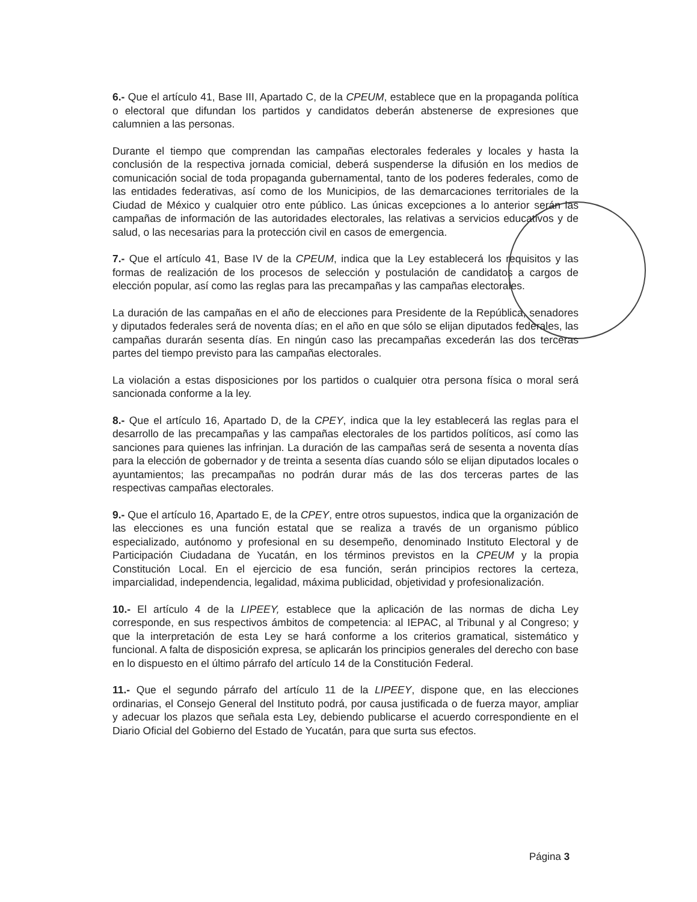6.- Que el artículo 41, Base III, Apartado C, de la CPEUM, establece que en la propaganda política o electoral que difundan los partidos y candidatos deberán abstenerse de expresiones que calumnien a las personas.
Durante el tiempo que comprendan las campañas electorales federales y locales y hasta la conclusión de la respectiva jornada comicial, deberá suspenderse la difusión en los medios de comunicación social de toda propaganda gubernamental, tanto de los poderes federales, como de las entidades federativas, así como de los Municipios, de las demarcaciones territoriales de la Ciudad de México y cualquier otro ente público. Las únicas excepciones a lo anterior serán las campañas de información de las autoridades electorales, las relativas a servicios educativos y de salud, o las necesarias para la protección civil en casos de emergencia.
7.- Que el artículo 41, Base IV de la CPEUM, indica que la Ley establecerá los requisitos y las formas de realización de los procesos de selección y postulación de candidatos a cargos de elección popular, así como las reglas para las precampañas y las campañas electorales.
La duración de las campañas en el año de elecciones para Presidente de la República, senadores y diputados federales será de noventa días; en el año en que sólo se elijan diputados federales, las campañas durarán sesenta días. En ningún caso las precampañas excederán las dos terceras partes del tiempo previsto para las campañas electorales.
La violación a estas disposiciones por los partidos o cualquier otra persona física o moral será sancionada conforme a la ley.
8.- Que el artículo 16, Apartado D, de la CPEY, indica que la ley establecerá las reglas para el desarrollo de las precampañas y las campañas electorales de los partidos políticos, así como las sanciones para quienes las infrinjan. La duración de las campañas será de sesenta a noventa días para la elección de gobernador y de treinta a sesenta días cuando sólo se elijan diputados locales o ayuntamientos; las precampañas no podrán durar más de las dos terceras partes de las respectivas campañas electorales.
9.- Que el artículo 16, Apartado E, de la CPEY, entre otros supuestos, indica que la organización de las elecciones es una función estatal que se realiza a través de un organismo público especializado, autónomo y profesional en su desempeño, denominado Instituto Electoral y de Participación Ciudadana de Yucatán, en los términos previstos en la CPEUM y la propia Constitución Local. En el ejercicio de esa función, serán principios rectores la certeza, imparcialidad, independencia, legalidad, máxima publicidad, objetividad y profesionalización.
10.- El artículo 4 de la LIPEEY, establece que la aplicación de las normas de dicha Ley corresponde, en sus respectivos ámbitos de competencia: al IEPAC, al Tribunal y al Congreso; y que la interpretación de esta Ley se hará conforme a los criterios gramatical, sistemático y funcional. A falta de disposición expresa, se aplicarán los principios generales del derecho con base en lo dispuesto en el último párrafo del artículo 14 de la Constitución Federal.
11.- Que el segundo párrafo del artículo 11 de la LIPEEY, dispone que, en las elecciones ordinarias, el Consejo General del Instituto podrá, por causa justificada o de fuerza mayor, ampliar y adecuar los plazos que señala esta Ley, debiendo publicarse el acuerdo correspondiente en el Diario Oficial del Gobierno del Estado de Yucatán, para que surta sus efectos.
Página 3